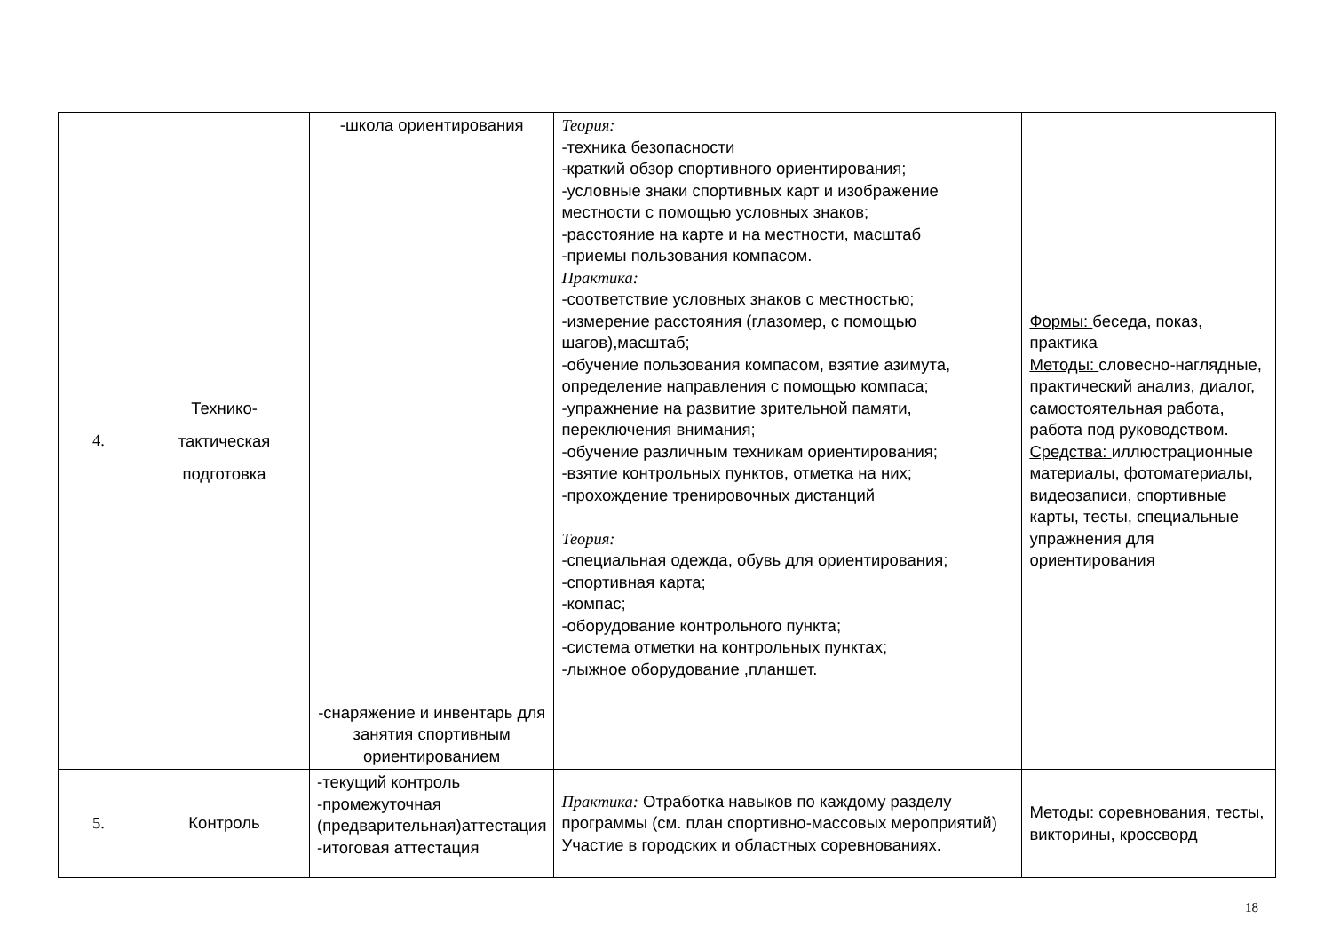| 4. | Технико- тактическая подготовка | -школа ориентирования -снаряжение и инвентарь для занятия спортивным ориентированием | Теория: -техника безопасности -краткий обзор спортивного ориентирования; -условные знаки спортивных карт и изображение местности с помощью условных знаков; -расстояние на карте и на местности, масштаб -приемы пользования компасом. Практика: -соответствие условных знаков с местностью; -измерение расстояния (глазомер, с помощью шагов),масштаб; -обучение пользования компасом, взятие азимута, определение направления с помощью компаса; -упражнение на развитие зрительной памяти, переключения внимания; -обучение различным техникам ориентирования; -взятие контрольных пунктов, отметка на них; -прохождение тренировочных дистанций Теория: -специальная одежда, обувь для ориентирования; -спортивная карта; -компас; -оборудование контрольного пункта; -система отметки на контрольных пунктах; -лыжное оборудование ,планшет. | Формы: беседа, показ, практика Методы: словесно-наглядные, практический анализ, диалог, самостоятельная работа, работа под руководством. Средства: иллюстрационные материалы, фотоматериалы, видеозаписи, спортивные карты, тесты, специальные упражнения для ориентирования |
| 5. | Контроль | -текущий контроль -промежуточная (предварительная)аттестация -итоговая аттестация | Практика: Отработка навыков по каждому разделу программы (см. план спортивно-массовых мероприятий) Участие в городских и областных соревнованиях. | Методы: соревнования, тесты, викторины, кроссворд |
18